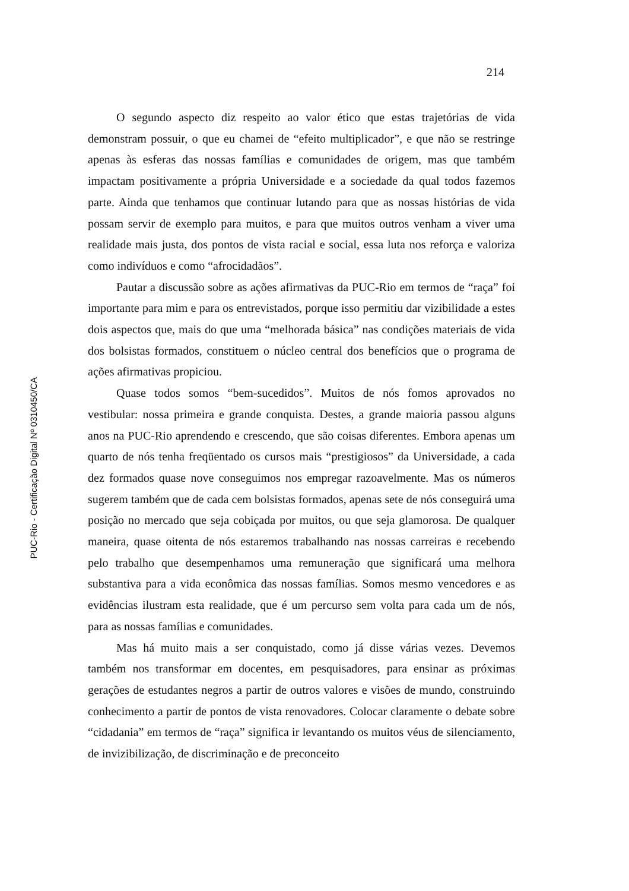214
O segundo aspecto diz respeito ao valor ético que estas trajetórias de vida demonstram possuir, o que eu chamei de “efeito multiplicador”, e que não se restringe apenas às esferas das nossas famílias e comunidades de origem, mas que também impactam positivamente a própria Universidade e a sociedade da qual todos fazemos parte. Ainda que tenhamos que continuar lutando para que as nossas histórias de vida possam servir de exemplo para muitos, e para que muitos outros venham a viver uma realidade mais justa, dos pontos de vista racial e social, essa luta nos reforça e valoriza como indivíduos e como “afrocidadãos”.
Pautar a discussão sobre as ações afirmativas da PUC-Rio em termos de “raça” foi importante para mim e para os entrevistados, porque isso permitiu dar vizibilidade a estes dois aspectos que, mais do que uma “melhorada básica” nas condições materiais de vida dos bolsistas formados, constituem o núcleo central dos benefícios que o programa de ações afirmativas propiciou.
Quase todos somos “bem-sucedidos”. Muitos de nós fomos aprovados no vestibular: nossa primeira e grande conquista. Destes, a grande maioria passou alguns anos na PUC-Rio aprendendo e crescendo, que são coisas diferentes. Embora apenas um quarto de nós tenha freqüentado os cursos mais “prestigiosos” da Universidade, a cada dez formados quase nove conseguimos nos empregar razoavelmente. Mas os números sugerem também que de cada cem bolsistas formados, apenas sete de nós conseguirá uma posição no mercado que seja cobiçada por muitos, ou que seja glamorosa. De qualquer maneira, quase oitenta de nós estaremos trabalhando nas nossas carreiras e recebendo pelo trabalho que desempenhamos uma remuneração que significará uma melhora substantiva para a vida econômica das nossas famílias. Somos mesmo vencedores e as evidências ilustram esta realidade, que é um percurso sem volta para cada um de nós, para as nossas famílias e comunidades.
Mas há muito mais a ser conquistado, como já disse várias vezes. Devemos também nos transformar em docentes, em pesquisadores, para ensinar as próximas gerações de estudantes negros a partir de outros valores e visões de mundo, construindo conhecimento a partir de pontos de vista renovadores. Colocar claramente o debate sobre “cidadania” em termos de “raça” significa ir levantando os muitos véus de silenciamento, de invizibilização, de discriminação e de preconceito
PUC-Rio - Certificação Digital Nº 0310450/CA